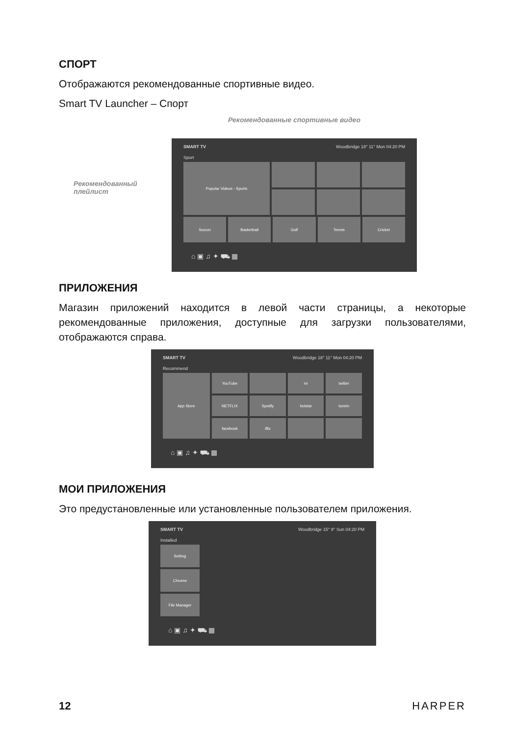СПОРТ
Отображаются рекомендованные спортивные видео.
Smart TV Launcher – Спорт
Рекомендованный плейлист
Рекомендованные спортивные видео
SMART TV Woodbridge 18° 11° Mon 04:20 PM
Sport
Popular Videos - Sports
Soccer
Basketball
Golf
Tennis
Cricket
⌂ ▣ ♫ ✦ ⛟ ▦
ПРИЛОЖЕНИЯ
Магазин приложений находится в левой части страницы, а некоторые рекомендованные приложения, доступные для загрузки пользователями, отображаются справа.
SMART TV Woodbridge 18° 11° Mon 04:20 PM
Recommend
App Store
YouTube
ivi
twitter
NETFLIX
Spotify
hotstar
tunein
facebook
iflix
⌂ ▣ ♫ ✦ ⛟ ▦
МОИ ПРИЛОЖЕНИЯ
Это предустановленные или установленные пользователем приложения.
SMART TV Woodbridge 15° 9° Sun 04:20 PM
Installed
Setting
Chrome
File Manager
⌂ ▣ ♫ ✦ ⛟ ▦
12 HARPER